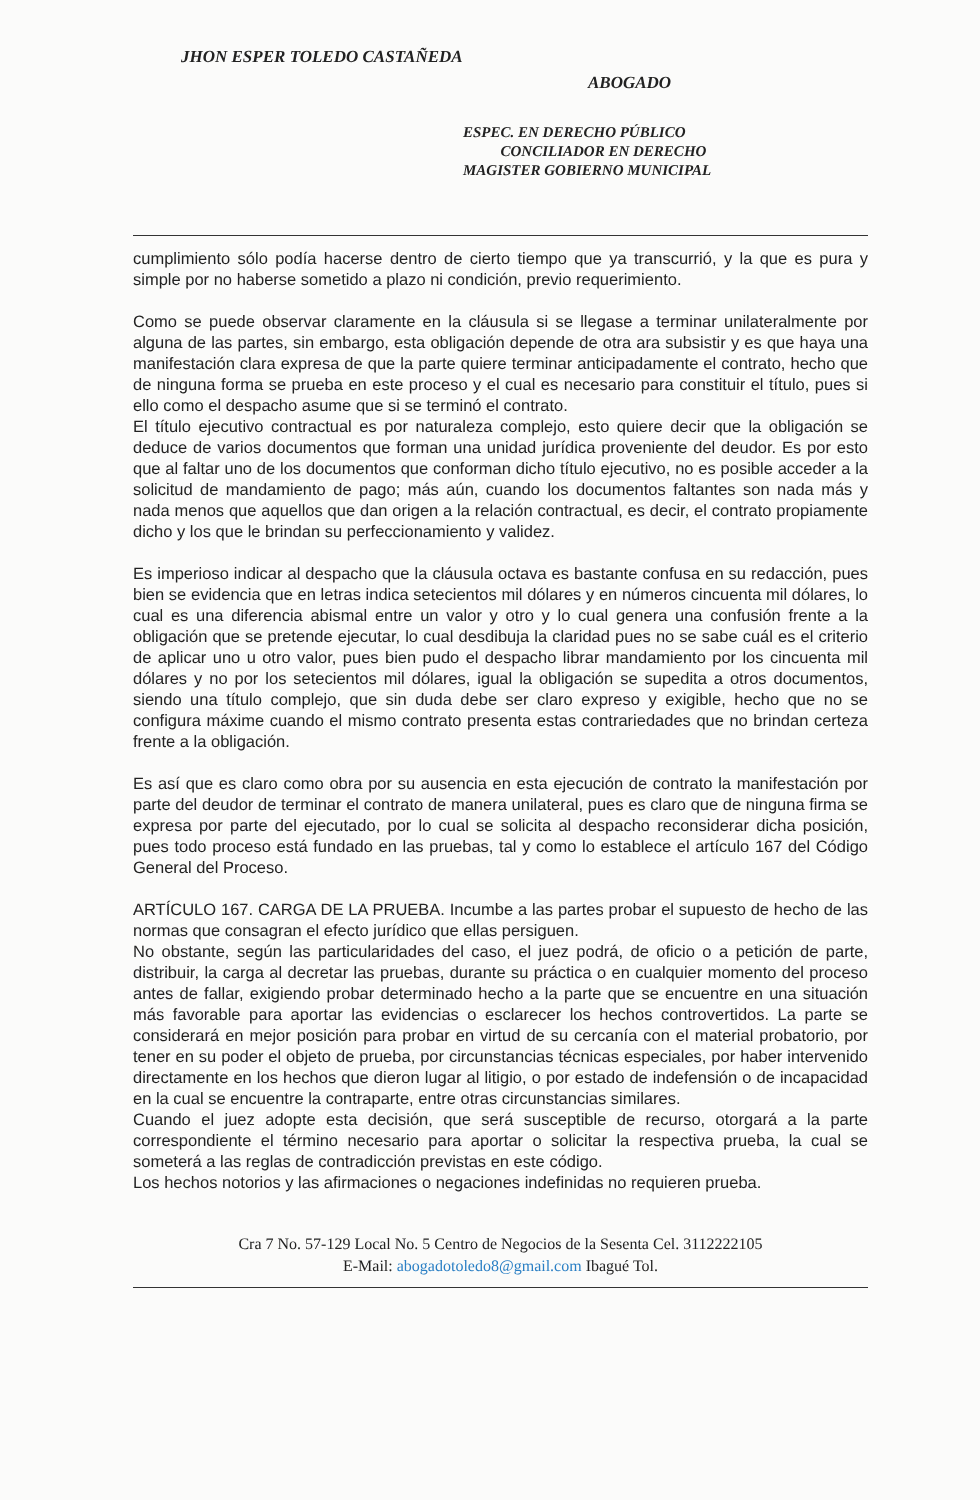JHON ESPER TOLEDO CASTAÑEDA
ABOGADO
ESPEC. EN DERECHO PÚBLICO
CONCILIADOR EN DERECHO
MAGISTER GOBIERNO MUNICIPAL
cumplimiento sólo podía hacerse dentro de cierto tiempo que ya transcurrió, y la que es pura y simple por no haberse sometido a plazo ni condición, previo requerimiento.
Como se puede observar claramente en la cláusula si se llegase a terminar unilateralmente por alguna de las partes, sin embargo, esta obligación depende de otra ara subsistir y es que haya una manifestación clara expresa de que la parte quiere terminar anticipadamente el contrato, hecho que de ninguna forma se prueba en este proceso y el cual es necesario para constituir el título, pues si ello como el despacho asume que si se terminó el contrato.
El título ejecutivo contractual es por naturaleza complejo, esto quiere decir que la obligación se deduce de varios documentos que forman una unidad jurídica proveniente del deudor. Es por esto que al faltar uno de los documentos que conforman dicho título ejecutivo, no es posible acceder a la solicitud de mandamiento de pago; más aún, cuando los documentos faltantes son nada más y nada menos que aquellos que dan origen a la relación contractual, es decir, el contrato propiamente dicho y los que le brindan su perfeccionamiento y validez.
Es imperioso indicar al despacho que la cláusula octava es bastante confusa en su redacción, pues bien se evidencia que en letras indica setecientos mil dólares y en números cincuenta mil dólares, lo cual es una diferencia abismal entre un valor y otro y lo cual genera una confusión frente a la obligación que se pretende ejecutar, lo cual desdibuja la claridad pues no se sabe cuál es el criterio de aplicar uno u otro valor, pues bien pudo el despacho librar mandamiento por los cincuenta mil dólares y no por los setecientos mil dólares, igual la obligación se supedita a otros documentos, siendo una título complejo, que sin duda debe ser claro expreso y exigible, hecho que no se configura máxime cuando el mismo contrato presenta estas contrariedades que no brindan certeza frente a la obligación.
Es así que es claro como obra por su ausencia en esta ejecución de contrato la manifestación por parte del deudor de terminar el contrato de manera unilateral, pues es claro que de ninguna firma se expresa por parte del ejecutado, por lo cual se solicita al despacho reconsiderar dicha posición, pues todo proceso está fundado en las pruebas, tal y como lo establece el artículo 167 del Código General del Proceso.
ARTÍCULO 167. CARGA DE LA PRUEBA. Incumbe a las partes probar el supuesto de hecho de las normas que consagran el efecto jurídico que ellas persiguen.
No obstante, según las particularidades del caso, el juez podrá, de oficio o a petición de parte, distribuir, la carga al decretar las pruebas, durante su práctica o en cualquier momento del proceso antes de fallar, exigiendo probar determinado hecho a la parte que se encuentre en una situación más favorable para aportar las evidencias o esclarecer los hechos controvertidos. La parte se considerará en mejor posición para probar en virtud de su cercanía con el material probatorio, por tener en su poder el objeto de prueba, por circunstancias técnicas especiales, por haber intervenido directamente en los hechos que dieron lugar al litigio, o por estado de indefensión o de incapacidad en la cual se encuentre la contraparte, entre otras circunstancias similares.
Cuando el juez adopte esta decisión, que será susceptible de recurso, otorgará a la parte correspondiente el término necesario para aportar o solicitar la respectiva prueba, la cual se someterá a las reglas de contradicción previstas en este código.
Los hechos notorios y las afirmaciones o negaciones indefinidas no requieren prueba.
Cra 7 No. 57-129 Local No. 5 Centro de Negocios de la Sesenta Cel. 3112222105
E-Mail: abogadotoledo8@gmail.com Ibagué Tol.